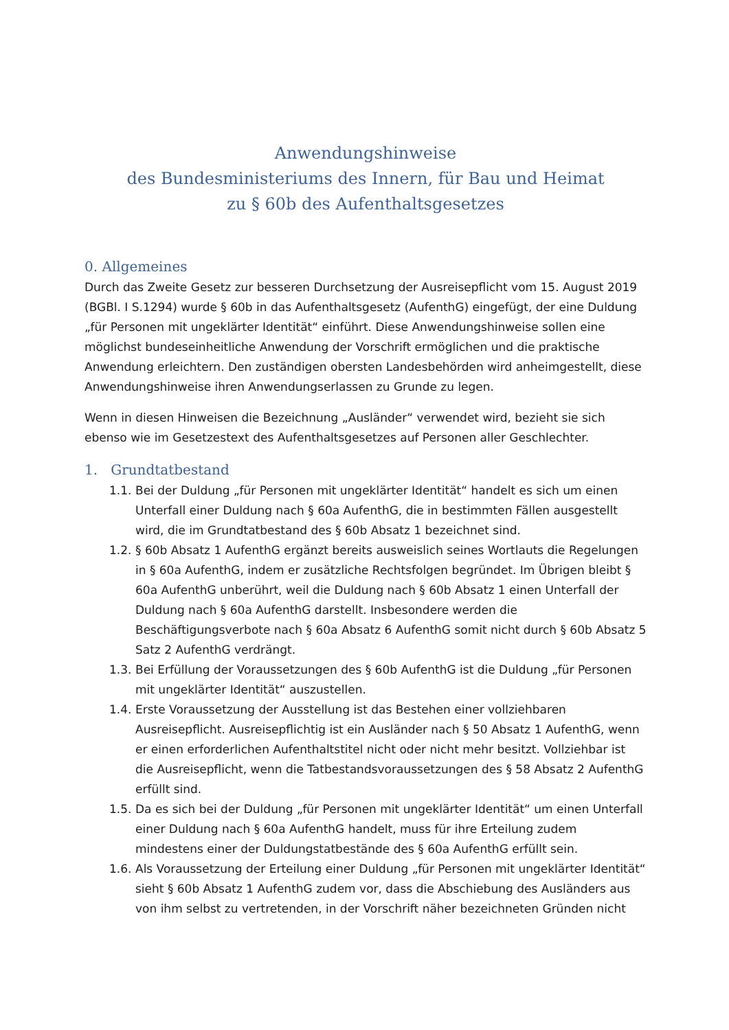Anwendungshinweise
des Bundesministeriums des Innern, für Bau und Heimat
zu § 60b des Aufenthaltsgesetzes
0. Allgemeines
Durch das Zweite Gesetz zur besseren Durchsetzung der Ausreisepflicht vom 15. August 2019 (BGBl. I S.1294) wurde § 60b in das Aufenthaltsgesetz (AufenthG) eingefügt, der eine Duldung „für Personen mit ungeklärter Identität“ einführt. Diese Anwendungshinweise sollen eine möglichst bundeseinheitliche Anwendung der Vorschrift ermöglichen und die praktische Anwendung erleichtern. Den zuständigen obersten Landesbehörden wird anheimgestellt, diese Anwendungshinweise ihren Anwendungserlassen zu Grunde zu legen.
Wenn in diesen Hinweisen die Bezeichnung „Ausländer“ verwendet wird, bezieht sie sich ebenso wie im Gesetzestext des Aufenthaltsgesetzes auf Personen aller Geschlechter.
1. Grundtatbestand
1.1. Bei der Duldung „für Personen mit ungeklärter Identität“ handelt es sich um einen Unterfall einer Duldung nach § 60a AufenthG, die in bestimmten Fällen ausgestellt wird, die im Grundtatbestand des § 60b Absatz 1 bezeichnet sind.
1.2. § 60b Absatz 1 AufenthG ergänzt bereits ausweislich seines Wortlauts die Regelungen in § 60a AufenthG, indem er zusätzliche Rechtsfolgen begründet. Im Übrigen bleibt § 60a AufenthG unberührt, weil die Duldung nach § 60b Absatz 1 einen Unterfall der Duldung nach § 60a AufenthG darstellt. Insbesondere werden die Beschäftigungsverbote nach § 60a Absatz 6 AufenthG somit nicht durch § 60b Absatz 5 Satz 2 AufenthG verdrängt.
1.3. Bei Erfüllung der Voraussetzungen des § 60b AufenthG ist die Duldung „für Personen mit ungeklärter Identität“ auszustellen.
1.4. Erste Voraussetzung der Ausstellung ist das Bestehen einer vollziehbaren Ausreisepflicht. Ausreisepflichtig ist ein Ausländer nach § 50 Absatz 1 AufenthG, wenn er einen erforderlichen Aufenthaltstitel nicht oder nicht mehr besitzt. Vollziehbar ist die Ausreisepflicht, wenn die Tatbestandsvoraussetzungen des § 58 Absatz 2 AufenthG erfüllt sind.
1.5. Da es sich bei der Duldung „für Personen mit ungeklärter Identität“ um einen Unterfall einer Duldung nach § 60a AufenthG handelt, muss für ihre Erteilung zudem mindestens einer der Duldungstatbestände des § 60a AufenthG erfüllt sein.
1.6. Als Voraussetzung der Erteilung einer Duldung „für Personen mit ungeklärter Identität“ sieht § 60b Absatz 1 AufenthG zudem vor, dass die Abschiebung des Ausländers aus von ihm selbst zu vertretenden, in der Vorschrift näher bezeichneten Gründen nicht